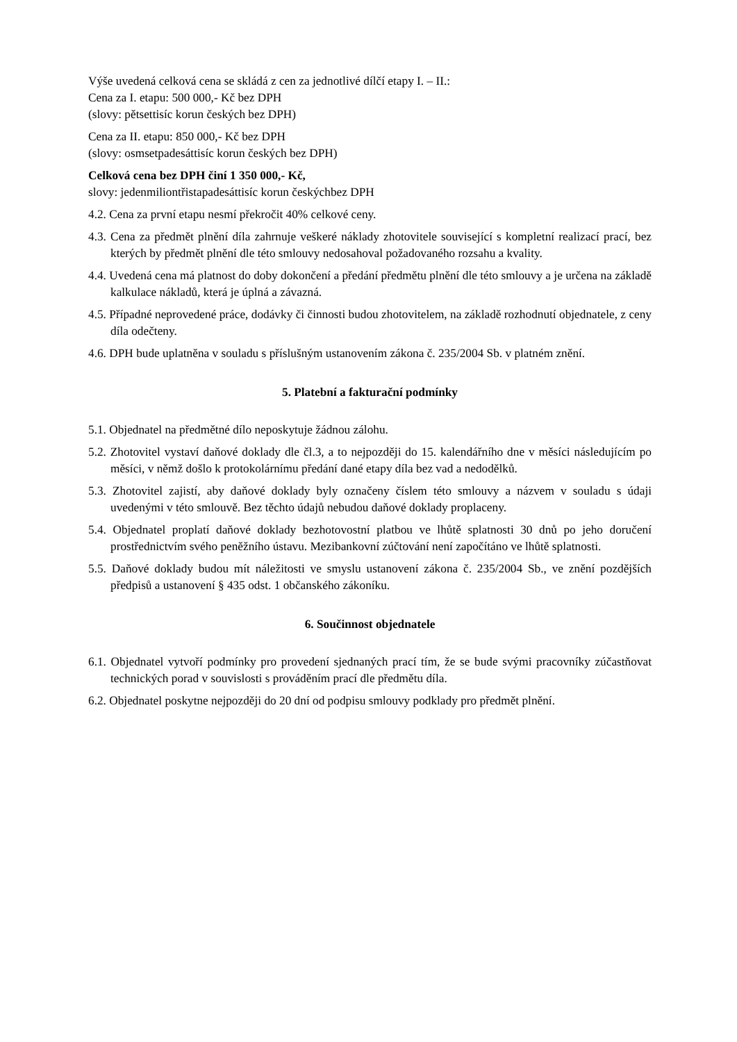Výše uvedená celková cena se skládá z cen za jednotlivé dílčí etapy I. – II.:
Cena za I. etapu: 500 000,- Kč bez DPH
(slovy: pětsettisíc korun českých bez DPH)
Cena za II. etapu: 850 000,- Kč bez DPH
(slovy: osmsetpadesáttisíc korun českých bez DPH)
Celková cena bez DPH činí 1 350 000,- Kč,
slovy: jedenmiliontřistapadesáttisíc korun českýchbez DPH
4.2. Cena za první etapu nesmí překročit 40% celkové ceny.
4.3. Cena za předmět plnění díla zahrnuje veškeré náklady zhotovitele související s kompletní realizací prací, bez kterých by předmět plnění dle této smlouvy nedosahoval požadovaného rozsahu a kvality.
4.4. Uvedená cena má platnost do doby dokončení a předání předmětu plnění dle této smlouvy a je určena na základě kalkulace nákladů, která je úplná a závazná.
4.5. Případné neprovedené práce, dodávky či činnosti budou zhotovitelem, na základě rozhodnutí objednatele, z ceny díla odečteny.
4.6. DPH bude uplatněna v souladu s příslušným ustanovením zákona č. 235/2004 Sb. v platném znění.
5. Platební a fakturační podmínky
5.1. Objednatel na předmětné dílo neposkytuje žádnou zálohu.
5.2. Zhotovitel vystaví daňové doklady dle čl.3, a to nejpozději do 15. kalendářního dne v měsíci následujícím po měsíci, v němž došlo k protokolárnímu předání dané etapy díla bez vad a nedodělků.
5.3. Zhotovitel zajistí, aby daňové doklady byly označeny číslem této smlouvy a názvem v souladu s údaji uvedenými v této smlouvě. Bez těchto údajů nebudou daňové doklady proplaceny.
5.4. Objednatel proplatí daňové doklady bezhotovostní platbou ve lhůtě splatnosti 30 dnů po jeho doručení prostřednictvím svého peněžního ústavu. Mezibankovní zúčtování není započítáno ve lhůtě splatnosti.
5.5. Daňové doklady budou mít náležitosti ve smyslu ustanovení zákona č. 235/2004 Sb., ve znění pozdějších předpisů a ustanovení § 435 odst. 1 občanského zákoníku.
6. Součinnost objednatele
6.1. Objednatel vytvoří podmínky pro provedení sjednaných prací tím, že se bude svými pracovníky zúčastňovat technických porad v souvislosti s prováděním prací dle předmětu díla.
6.2. Objednatel poskytne nejpozději do 20 dní od podpisu smlouvy podklady pro předmět plnění.